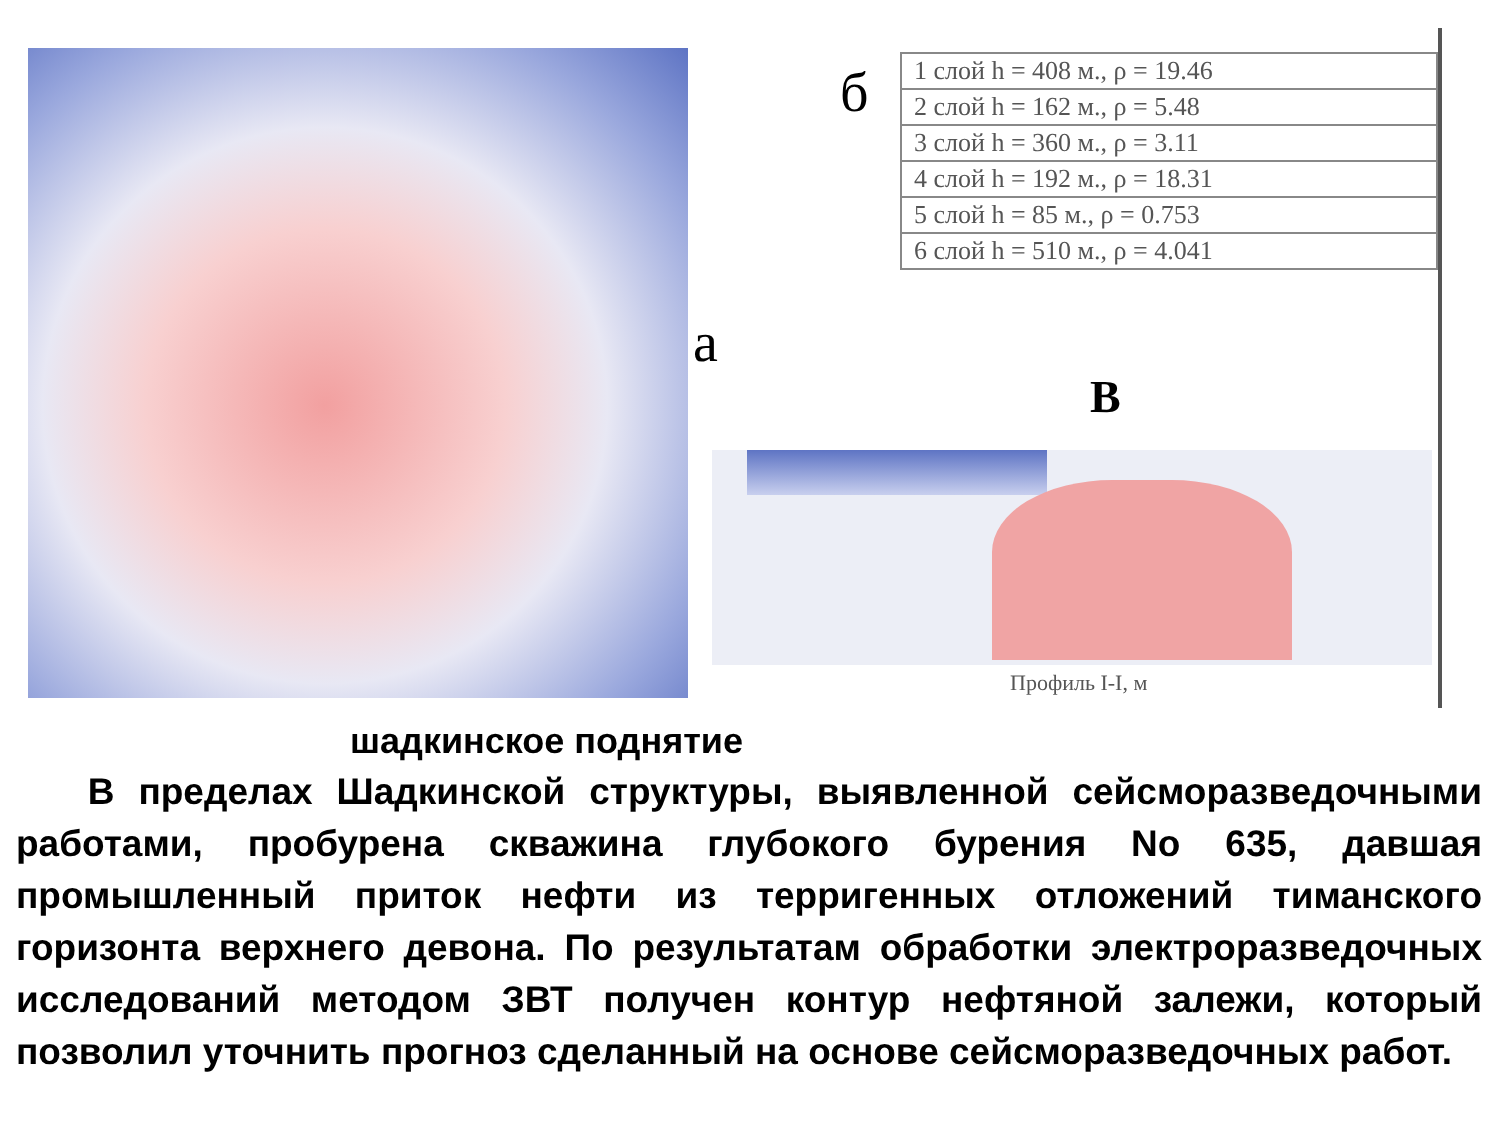б
| 1 слой h = 408 м., ρ = 19.46 |
| 2 слой h = 162 м., ρ = 5.48 |
| 3 слой h = 360 м., ρ = 3.11 |
| 4 слой h = 192 м., ρ = 18.31 |
| 5 слой h = 85 м., ρ = 0.753 |
| 6 слой h = 510 м., ρ = 4.041 |
а
В
Профиль I-I, м
шадкинское поднятие
В пределах Шадкинской структуры, выявленной сейсморазведочными работами, пробурена скважина глубокого бурения No 635, давшая промышленный приток нефти из терригенных отложений тиманского горизонта верхнего девона. По результатам обработки электроразведочных исследований методом ЗВТ получен контур нефтяной залежи, который позволил уточнить прогноз сделанный на основе сейсморазведочных работ.